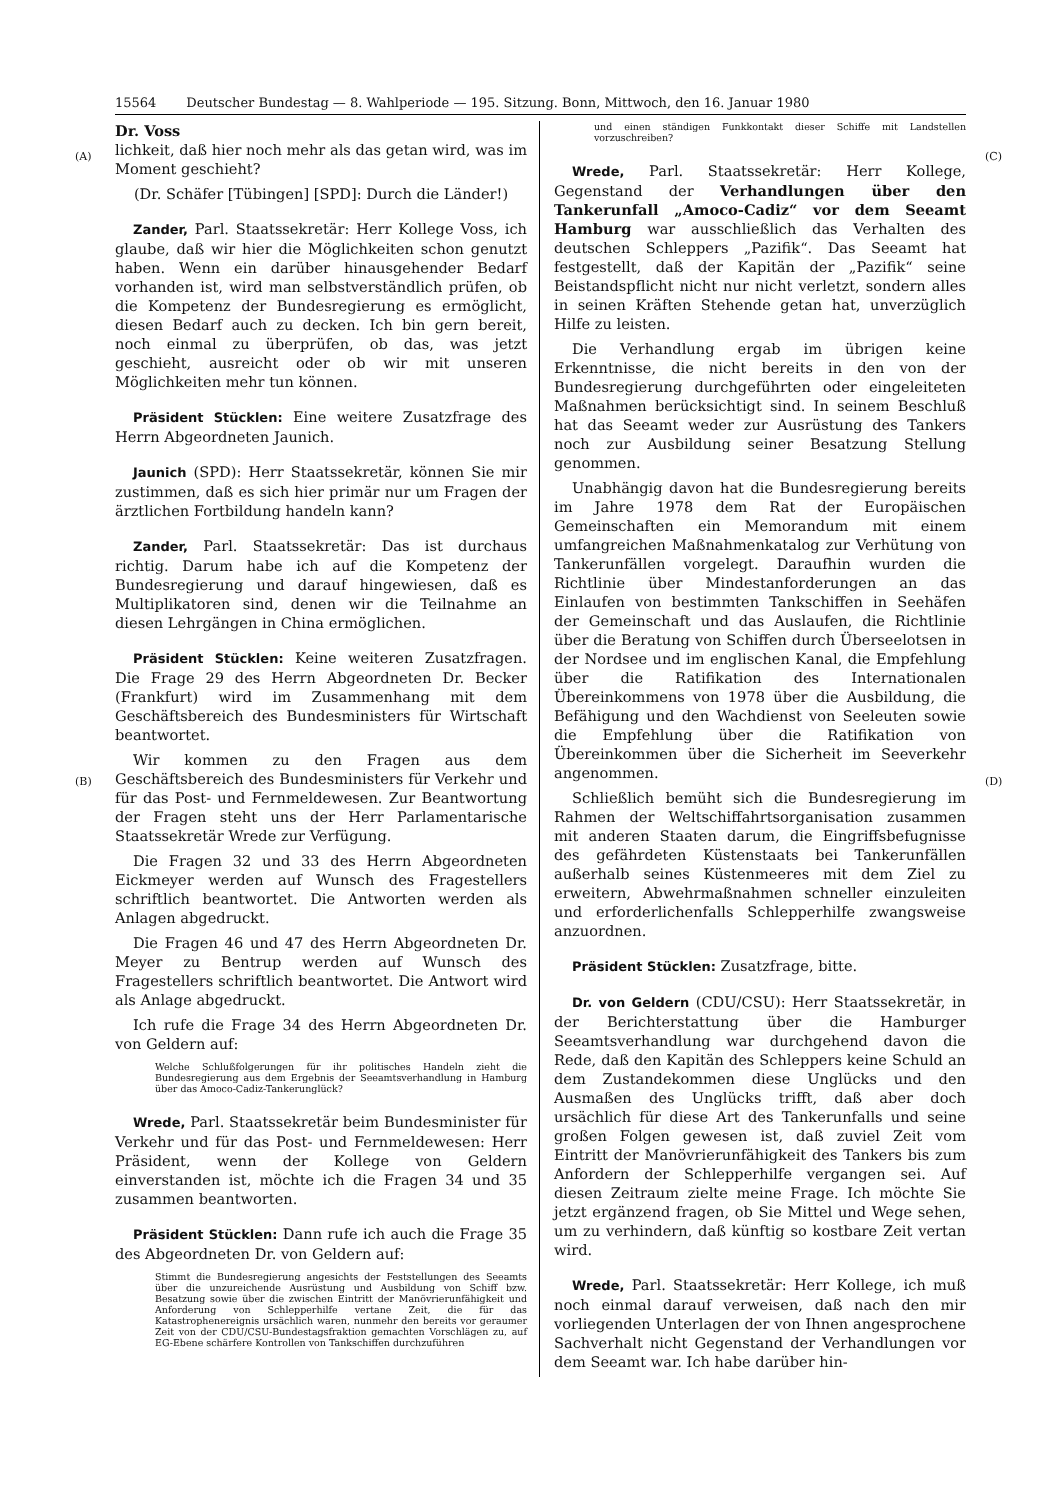15564 Deutscher Bundestag — 8. Wahlperiode — 195. Sitzung. Bonn, Mittwoch, den 16. Januar 1980
(A)
(B)
(C)
(D)
Dr. Voss
lichkeit, daß hier noch mehr als das getan wird, was im Moment geschieht?
(Dr. Schäfer [Tübingen] [SPD]: Durch die Länder!)
Zander, Parl. Staatssekretär: Herr Kollege Voss, ich glaube, daß wir hier die Möglichkeiten schon genutzt haben. Wenn ein darüber hinausgehender Bedarf vorhanden ist, wird man selbstverständlich prüfen, ob die Kompetenz der Bundesregierung es ermöglicht, diesen Bedarf auch zu decken. Ich bin gern bereit, noch einmal zu überprüfen, ob das, was jetzt geschieht, ausreicht oder ob wir mit unseren Möglichkeiten mehr tun können.
Präsident Stücklen: Eine weitere Zusatzfrage des Herrn Abgeordneten Jaunich.
Jaunich (SPD): Herr Staatssekretär, können Sie mir zustimmen, daß es sich hier primär nur um Fragen der ärztlichen Fortbildung handeln kann?
Zander, Parl. Staatssekretär: Das ist durchaus richtig. Darum habe ich auf die Kompetenz der Bundesregierung und darauf hingewiesen, daß es Multiplikatoren sind, denen wir die Teilnahme an diesen Lehrgängen in China ermöglichen.
Präsident Stücklen: Keine weiteren Zusatzfragen. Die Frage 29 des Herrn Abgeordneten Dr. Becker (Frankfurt) wird im Zusammenhang mit dem Geschäftsbereich des Bundesministers für Wirtschaft beantwortet.
Wir kommen zu den Fragen aus dem Geschäftsbereich des Bundesministers für Verkehr und für das Post- und Fernmeldewesen. Zur Beantwortung der Fragen steht uns der Herr Parlamentarische Staatssekretär Wrede zur Verfügung.
Die Fragen 32 und 33 des Herrn Abgeordneten Eickmeyer werden auf Wunsch des Fragestellers schriftlich beantwortet. Die Antworten werden als Anlagen abgedruckt.
Die Fragen 46 und 47 des Herrn Abgeordneten Dr. Meyer zu Bentrup werden auf Wunsch des Fragestellers schriftlich beantwortet. Die Antwort wird als Anlage abgedruckt.
Ich rufe die Frage 34 des Herrn Abgeordneten Dr. von Geldern auf:
Welche Schlußfolgerungen für ihr politisches Handeln zieht die Bundesregierung aus dem Ergebnis der Seeamtsverhandlung in Hamburg über das Amoco-Cadiz-Tankerunglück?
Wrede, Parl. Staatssekretär beim Bundesminister für Verkehr und für das Post- und Fernmeldewesen: Herr Präsident, wenn der Kollege von Geldern einverstanden ist, möchte ich die Fragen 34 und 35 zusammen beantworten.
Präsident Stücklen: Dann rufe ich auch die Frage 35 des Abgeordneten Dr. von Geldern auf:
Stimmt die Bundesregierung angesichts der Feststellungen des Seeamts über die unzureichende Ausrüstung und Ausbildung von Schiff bzw. Besatzung sowie über die zwischen Eintritt der Manövrierunfähigkeit und Anforderung von Schlepperhilfe vertane Zeit, die für das Katastrophenereignis ursächlich waren, nunmehr den bereits vor geraumer Zeit von der CDU/CSU-Bundestagsfraktion gemachten Vorschlägen zu, auf EG-Ebene schärfere Kontrollen von Tankschiffen durchzuführen
und einen ständigen Funkkontakt dieser Schiffe mit Landstellen vorzuschreiben?
Wrede, Parl. Staatssekretär: Herr Kollege, Gegenstand der Verhandlungen über den Tankerunfall „Amoco-Cadiz“ vor dem Seeamt Hamburg war ausschließlich das Verhalten des deutschen Schleppers „Pazifik“. Das Seeamt hat festgestellt, daß der Kapitän der „Pazifik“ seine Beistandspflicht nicht nur nicht verletzt, sondern alles in seinen Kräften Stehende getan hat, unverzüglich Hilfe zu leisten.
Die Verhandlung ergab im übrigen keine Erkenntnisse, die nicht bereits in den von der Bundesregierung durchgeführten oder eingeleiteten Maßnahmen berücksichtigt sind. In seinem Beschluß hat das Seeamt weder zur Ausrüstung des Tankers noch zur Ausbildung seiner Besatzung Stellung genommen.
Unabhängig davon hat die Bundesregierung bereits im Jahre 1978 dem Rat der Europäischen Gemeinschaften ein Memorandum mit einem umfangreichen Maßnahmenkatalog zur Verhütung von Tankerunfällen vorgelegt. Daraufhin wurden die Richtlinie über Mindestanforderungen an das Einlaufen von bestimmten Tankschiffen in Seehäfen der Gemeinschaft und das Auslaufen, die Richtlinie über die Beratung von Schiffen durch Überseelotsen in der Nordsee und im englischen Kanal, die Empfehlung über die Ratifikation des Internationalen Übereinkommens von 1978 über die Ausbildung, die Befähigung und den Wachdienst von Seeleuten sowie die Empfehlung über die Ratifikation von Übereinkommen über die Sicherheit im Seeverkehr angenommen.
Schließlich bemüht sich die Bundesregierung im Rahmen der Weltschiffahrtsorganisation zusammen mit anderen Staaten darum, die Eingriffsbefugnisse des gefährdeten Küstenstaats bei Tankerunfällen außerhalb seines Küstenmeeres mit dem Ziel zu erweitern, Abwehrmaßnahmen schneller einzuleiten und erforderlichenfalls Schlepperhilfe zwangsweise anzuordnen.
Präsident Stücklen: Zusatzfrage, bitte.
Dr. von Geldern (CDU/CSU): Herr Staatssekretär, in der Berichterstattung über die Hamburger Seeamtsverhandlung war durchgehend davon die Rede, daß den Kapitän des Schleppers keine Schuld an dem Zustandekommen diese Unglücks und den Ausmaßen des Unglücks trifft, daß aber doch ursächlich für diese Art des Tankerunfalls und seine großen Folgen gewesen ist, daß zuviel Zeit vom Eintritt der Manövrierunfähigkeit des Tankers bis zum Anfordern der Schlepperhilfe vergangen sei. Auf diesen Zeitraum zielte meine Frage. Ich möchte Sie jetzt ergänzend fragen, ob Sie Mittel und Wege sehen, um zu verhindern, daß künftig so kostbare Zeit vertan wird.
Wrede, Parl. Staatssekretär: Herr Kollege, ich muß noch einmal darauf verweisen, daß nach den mir vorliegenden Unterlagen der von Ihnen angesprochene Sachverhalt nicht Gegenstand der Verhandlungen vor dem Seeamt war. Ich habe darüber hin-